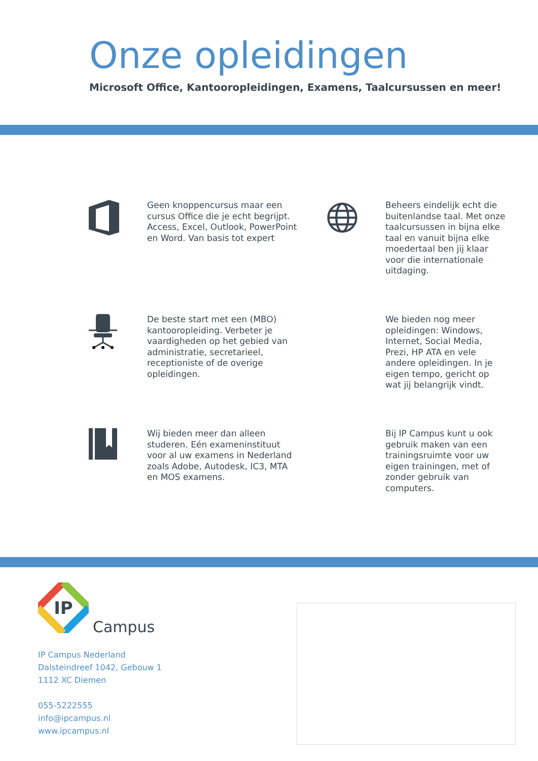Onze opleidingen
Microsoft Office, Kantooropleidingen, Examens, Taalcursussen en meer!
Geen knoppencursus maar een cursus Office die je echt begrijpt. Access, Excel, Outlook, PowerPoint en Word. Van basis tot expert
Beheers eindelijk echt die buitenlandse taal. Met onze taalcursussen in bijna elke taal en vanuit bijna elke moedertaal ben jij klaar voor die internationale uitdaging.
De beste start met een (MBO) kantooropleiding. Verbeter je vaardigheden op het gebied van administratie, secretarieel, receptioniste of de overige opleidingen.
We bieden nog meer opleidingen: Windows, Internet, Social Media, Prezi, HP ATA en vele andere opleidingen. In je eigen tempo, gericht op wat jij belangrijk vindt.
Wij bieden meer dan alleen studeren. Eén exameninstituut voor al uw examens in Nederland zoals Adobe, Autodesk, IC3, MTA en MOS examens.
Bij IP Campus kunt u ook gebruik maken van een trainingsruimte voor uw eigen trainingen, met of zonder gebruik van computers.
IP
Campus
IP Campus Nederland
Dalsteindreef 1042, Gebouw 1
1112 XC Diemen
055-5222555
info@ipcampus.nl
www.ipcampus.nl